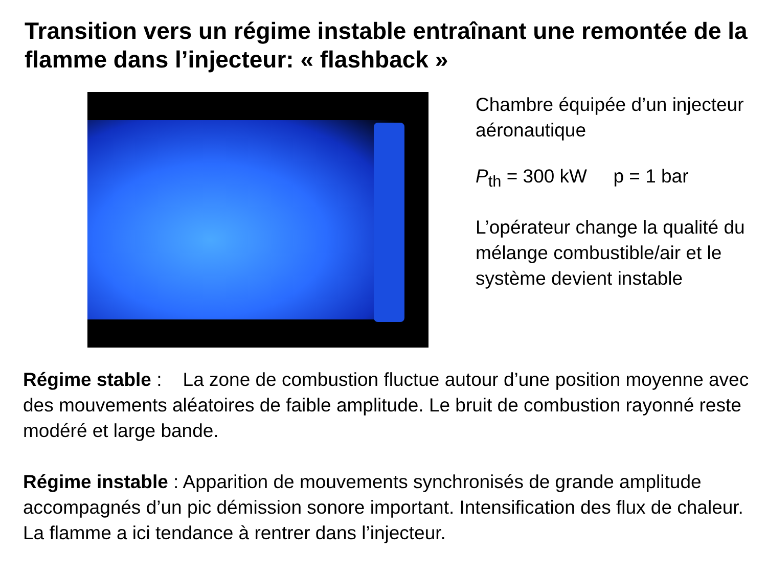Transition vers un régime instable entraînant une remontée de la flamme dans l’injecteur: « flashback »
Chambre équipée d’un injecteur aéronautique
P<sub>th</sub> = 300 kW p = 1 bar
L’opérateur change la qualité du mélange combustible/air et le système devient instable
Régime stable : La zone de combustion fluctue autour d’une position moyenne avec des mouvements aléatoires de faible amplitude. Le bruit de combustion rayonné reste modéré et large bande.
Régime instable : Apparition de mouvements synchronisés de grande amplitude accompagnés d’un pic démission sonore important. Intensification des flux de chaleur. La flamme a ici tendance à rentrer dans l’injecteur.